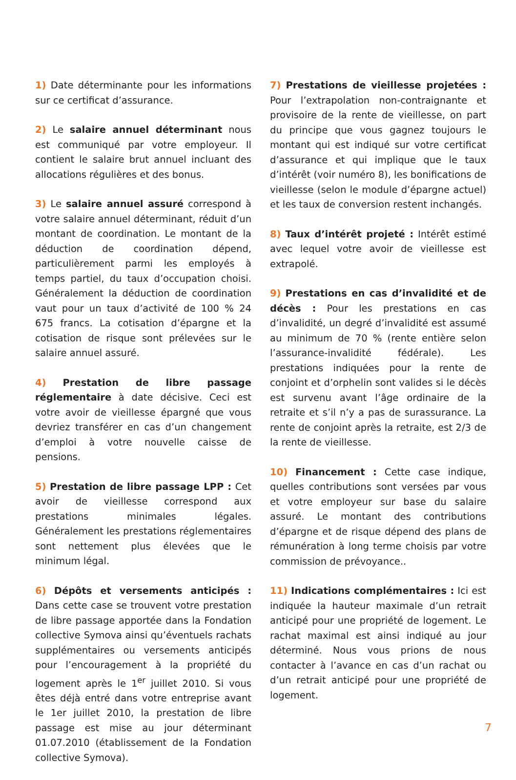1) Date déterminante pour les informations sur ce certificat d’assurance.
2) Le salaire annuel déterminant nous est communiqué par votre employeur. Il contient le salaire brut annuel incluant des allocations régulières et des bonus.
3) Le salaire annuel assuré correspond à votre salaire annuel déterminant, réduit d’un montant de coordination. Le montant de la déduction de coordination dépend, particulièrement parmi les employés à temps partiel, du taux d’occupation choisi. Généralement la déduction de coordination vaut pour un taux d’activité de 100 % 24 675 francs. La cotisation d’épargne et la cotisation de risque sont prélevées sur le salaire annuel assuré.
4) Prestation de libre passage réglementaire à date décisive. Ceci est votre avoir de vieillesse épargné que vous devriez transférer en cas d’un changement d’emploi à votre nouvelle caisse de pensions.
5) Prestation de libre passage LPP : Cet avoir de vieillesse correspond aux prestations minimales légales. Généralement les prestations réglementaires sont nettement plus élevées que le minimum légal.
6) Dépôts et versements anticipés : Dans cette case se trouvent votre prestation de libre passage apportée dans la Fondation collective Symova ainsi qu’éventuels rachats supplémentaires ou versements anticipés pour l’encouragement à la propriété du logement après le 1<sup>er</sup> juillet 2010. Si vous êtes déjà entré dans votre entreprise avant le 1er juillet 2010, la prestation de libre passage est mise au jour déterminant 01.07.2010 (établissement de la Fondation collective Symova).
7) Prestations de vieillesse projetées : Pour l’extrapolation non-contraignante et provisoire de la rente de vieillesse, on part du principe que vous gagnez toujours le montant qui est indiqué sur votre certificat d’assurance et qui implique que le taux d’intérêt (voir numéro 8), les bonifications de vieillesse (selon le module d’épargne actuel) et les taux de conversion restent inchangés.
8) Taux d’intérêt projeté : Intérêt estimé avec lequel votre avoir de vieillesse est extrapolé.
9) Prestations en cas d’invalidité et de décès : Pour les prestations en cas d’invalidité, un degré d’invalidité est assumé au minimum de 70 % (rente entière selon l’assurance-invalidité fédérale). Les prestations indiquées pour la rente de conjoint et d’orphelin sont valides si le décès est survenu avant l’âge ordinaire de la retraite et s’il n’y a pas de surassurance. La rente de conjoint après la retraite, est 2/3 de la rente de vieillesse.
10) Financement : Cette case indique, quelles contributions sont versées par vous et votre employeur sur base du salaire assuré. Le montant des contributions d’épargne et de risque dépend des plans de rémunération à long terme choisis par votre commission de prévoyance..
11) Indications complémentaires : Ici est indiquée la hauteur maximale d’un retrait anticipé pour une propriété de logement. Le rachat maximal est ainsi indiqué au jour déterminé. Nous vous prions de nous contacter à l’avance en cas d’un rachat ou d’un retrait anticipé pour une propriété de logement.
7